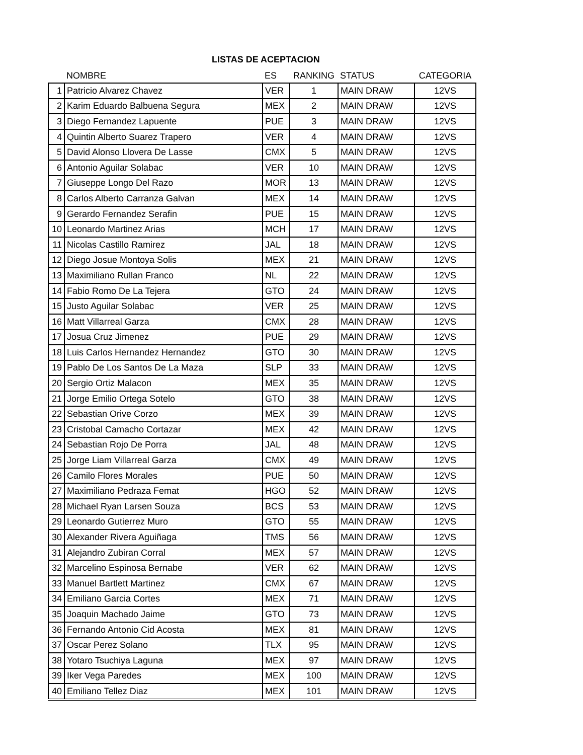LISTAS DE ACEPTACION
| | NOMBRE | ES | RANKING | STATUS | CATEGORIA |
| --- | --- | --- | --- | --- | --- |
| 1 | Patricio Alvarez Chavez | VER | 1 | MAIN DRAW | 12VS |
| 2 | Karim Eduardo Balbuena Segura | MEX | 2 | MAIN DRAW | 12VS |
| 3 | Diego Fernandez Lapuente | PUE | 3 | MAIN DRAW | 12VS |
| 4 | Quintin Alberto Suarez Trapero | VER | 4 | MAIN DRAW | 12VS |
| 5 | David Alonso Llovera De Lasse | CMX | 5 | MAIN DRAW | 12VS |
| 6 | Antonio Aguilar Solabac | VER | 10 | MAIN DRAW | 12VS |
| 7 | Giuseppe Longo Del Razo | MOR | 13 | MAIN DRAW | 12VS |
| 8 | Carlos Alberto Carranza Galvan | MEX | 14 | MAIN DRAW | 12VS |
| 9 | Gerardo Fernandez Serafin | PUE | 15 | MAIN DRAW | 12VS |
| 10 | Leonardo Martinez Arias | MCH | 17 | MAIN DRAW | 12VS |
| 11 | Nicolas Castillo Ramirez | JAL | 18 | MAIN DRAW | 12VS |
| 12 | Diego Josue Montoya Solis | MEX | 21 | MAIN DRAW | 12VS |
| 13 | Maximiliano Rullan Franco | NL | 22 | MAIN DRAW | 12VS |
| 14 | Fabio Romo De La Tejera | GTO | 24 | MAIN DRAW | 12VS |
| 15 | Justo Aguilar Solabac | VER | 25 | MAIN DRAW | 12VS |
| 16 | Matt Villarreal Garza | CMX | 28 | MAIN DRAW | 12VS |
| 17 | Josua Cruz Jimenez | PUE | 29 | MAIN DRAW | 12VS |
| 18 | Luis Carlos Hernandez Hernandez | GTO | 30 | MAIN DRAW | 12VS |
| 19 | Pablo De Los Santos De La Maza | SLP | 33 | MAIN DRAW | 12VS |
| 20 | Sergio Ortiz Malacon | MEX | 35 | MAIN DRAW | 12VS |
| 21 | Jorge Emilio Ortega Sotelo | GTO | 38 | MAIN DRAW | 12VS |
| 22 | Sebastian Orive Corzo | MEX | 39 | MAIN DRAW | 12VS |
| 23 | Cristobal Camacho Cortazar | MEX | 42 | MAIN DRAW | 12VS |
| 24 | Sebastian Rojo De Porra | JAL | 48 | MAIN DRAW | 12VS |
| 25 | Jorge Liam Villarreal Garza | CMX | 49 | MAIN DRAW | 12VS |
| 26 | Camilo Flores Morales | PUE | 50 | MAIN DRAW | 12VS |
| 27 | Maximiliano Pedraza Femat | HGO | 52 | MAIN DRAW | 12VS |
| 28 | Michael Ryan Larsen Souza | BCS | 53 | MAIN DRAW | 12VS |
| 29 | Leonardo Gutierrez Muro | GTO | 55 | MAIN DRAW | 12VS |
| 30 | Alexander Rivera Aguiñaga | TMS | 56 | MAIN DRAW | 12VS |
| 31 | Alejandro Zubiran Corral | MEX | 57 | MAIN DRAW | 12VS |
| 32 | Marcelino Espinosa Bernabe | VER | 62 | MAIN DRAW | 12VS |
| 33 | Manuel Bartlett Martinez | CMX | 67 | MAIN DRAW | 12VS |
| 34 | Emiliano Garcia Cortes | MEX | 71 | MAIN DRAW | 12VS |
| 35 | Joaquin Machado Jaime | GTO | 73 | MAIN DRAW | 12VS |
| 36 | Fernando Antonio Cid Acosta | MEX | 81 | MAIN DRAW | 12VS |
| 37 | Oscar Perez Solano | TLX | 95 | MAIN DRAW | 12VS |
| 38 | Yotaro Tsuchiya Laguna | MEX | 97 | MAIN DRAW | 12VS |
| 39 | Iker Vega Paredes | MEX | 100 | MAIN DRAW | 12VS |
| 40 | Emiliano Tellez Diaz | MEX | 101 | MAIN DRAW | 12VS |